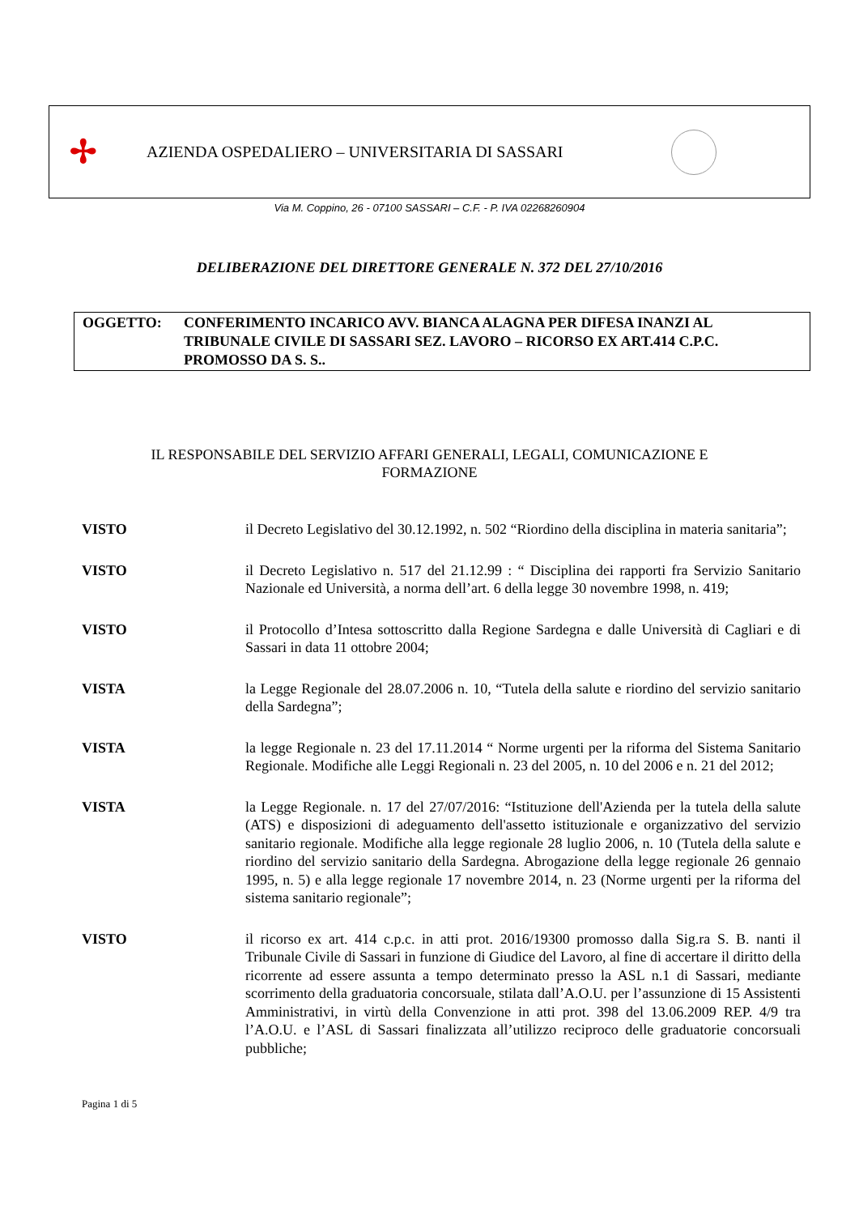✢
AZIENDA OSPEDALIERO – UNIVERSITARIA DI SASSARI
Via M. Coppino, 26 - 07100 SASSARI – C.F. - P. IVA 02268260904
DELIBERAZIONE DEL DIRETTORE GENERALE N. 372 DEL 27/10/2016
OGGETTO: CONFERIMENTO INCARICO AVV. BIANCA ALAGNA PER DIFESA INANZI AL TRIBUNALE CIVILE DI SASSARI SEZ. LAVORO – RICORSO EX ART.414 C.P.C. PROMOSSO DA S. S..
IL RESPONSABILE DEL SERVIZIO AFFARI GENERALI, LEGALI, COMUNICAZIONE E FORMAZIONE
VISTO il Decreto Legislativo del 30.12.1992, n. 502 “Riordino della disciplina in materia sanitaria”;
VISTO il Decreto Legislativo n. 517 del 21.12.99 : “ Disciplina dei rapporti fra Servizio Sanitario Nazionale ed Università, a norma dell’art. 6 della legge 30 novembre 1998, n. 419;
VISTO il Protocollo d’Intesa sottoscritto dalla Regione Sardegna e dalle Università di Cagliari e di Sassari in data 11 ottobre 2004;
VISTA la Legge Regionale del 28.07.2006 n. 10, “Tutela della salute e riordino del servizio sanitario della Sardegna”;
VISTA la legge Regionale n. 23 del 17.11.2014 “ Norme urgenti per la riforma del Sistema Sanitario Regionale. Modifiche alle Leggi Regionali n. 23 del 2005, n. 10 del 2006 e n. 21 del 2012;
VISTA la Legge Regionale. n. 17 del 27/07/2016: “Istituzione dell'Azienda per la tutela della salute (ATS) e disposizioni di adeguamento dell'assetto istituzionale e organizzativo del servizio sanitario regionale. Modifiche alla legge regionale 28 luglio 2006, n. 10 (Tutela della salute e riordino del servizio sanitario della Sardegna. Abrogazione della legge regionale 26 gennaio 1995, n. 5) e alla legge regionale 17 novembre 2014, n. 23 (Norme urgenti per la riforma del sistema sanitario regionale”;
VISTO il ricorso ex art. 414 c.p.c. in atti prot. 2016/19300 promosso dalla Sig.ra S. B. nanti il Tribunale Civile di Sassari in funzione di Giudice del Lavoro, al fine di accertare il diritto della ricorrente ad essere assunta a tempo determinato presso la ASL n.1 di Sassari, mediante scorrimento della graduatoria concorsuale, stilata dall’A.O.U. per l’assunzione di 15 Assistenti Amministrativi, in virtù della Convenzione in atti prot. 398 del 13.06.2009 REP. 4/9 tra l’A.O.U. e l’ASL di Sassari finalizzata all’utilizzo reciproco delle graduatorie concorsuali pubbliche;
Pagina 1 di 5